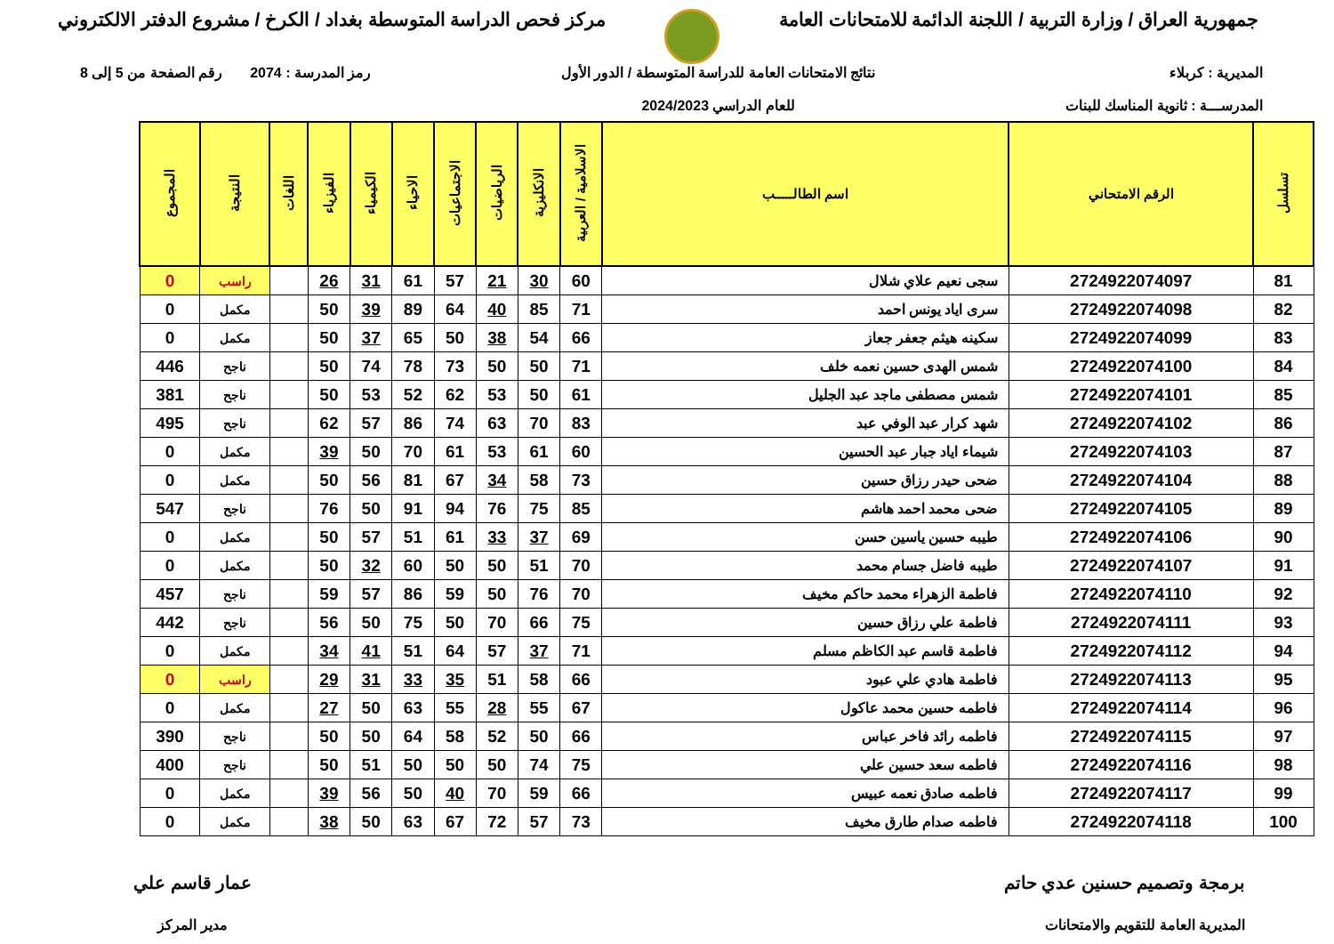جمهورية العراق / وزارة التربية / اللجنة الدائمة للامتحانات العامة
مركز فحص الدراسة المتوسطة بغداد / الكرخ / مشروع الدفتر الالكتروني
المديرية : كربلاء
المدرســـة : ثانوية المناسك للبنات
نتائج الامتحانات العامة للدراسة المتوسطة / الدور الأول
للعام الدراسي 2024/2023
رمز المدرسة : 2074 رقم الصفحة من 5 إلى 8
| تسلسل | الرقم الامتحاني | اسم الطالـــــب | الاسلامية / العربية | الانكليزية | الرياضيات | الاجتماعيات | الاحياء | الكيمياء | الفيزياء | اللغات | النتيجة | المجموع |
| --- | --- | --- | --- | --- | --- | --- | --- | --- | --- | --- | --- | --- |
| 81 | 2724922074097 | سجى نعيم علاي شلال | 60 | 30 | 21 | 57 | 61 | 31 | 26 | | راسب | 0 |
| 82 | 2724922074098 | سرى اياد يونس احمد | 71 | 85 | 40 | 64 | 89 | 39 | 50 | | مكمل | 0 |
| 83 | 2724922074099 | سكينه هيثم جعفر جعاز | 66 | 54 | 38 | 50 | 65 | 37 | 50 | | مكمل | 0 |
| 84 | 2724922074100 | شمس الهدى حسين نعمه خلف | 71 | 50 | 50 | 73 | 78 | 74 | 50 | | ناجح | 446 |
| 85 | 2724922074101 | شمس مصطفى ماجد عبد الجليل | 61 | 50 | 53 | 62 | 52 | 53 | 50 | | ناجح | 381 |
| 86 | 2724922074102 | شهد كرار عبد الوفي عبد | 83 | 70 | 63 | 74 | 86 | 57 | 62 | | ناجح | 495 |
| 87 | 2724922074103 | شيماء اياد جبار عبد الحسين | 60 | 61 | 53 | 61 | 70 | 50 | 39 | | مكمل | 0 |
| 88 | 2724922074104 | ضحى حيدر رزاق حسين | 73 | 58 | 34 | 67 | 81 | 56 | 50 | | مكمل | 0 |
| 89 | 2724922074105 | ضحى محمد احمد هاشم | 85 | 75 | 76 | 94 | 91 | 50 | 76 | | ناجح | 547 |
| 90 | 2724922074106 | طيبه حسين ياسين حسن | 69 | 37 | 33 | 61 | 51 | 57 | 50 | | مكمل | 0 |
| 91 | 2724922074107 | طيبه فاضل جسام محمد | 70 | 51 | 50 | 50 | 60 | 32 | 50 | | مكمل | 0 |
| 92 | 2724922074110 | فاطمة الزهراء محمد حاكم مخيف | 70 | 76 | 50 | 59 | 86 | 57 | 59 | | ناجح | 457 |
| 93 | 2724922074111 | فاطمة علي رزاق حسين | 75 | 66 | 70 | 50 | 75 | 50 | 56 | | ناجح | 442 |
| 94 | 2724922074112 | فاطمة قاسم عبد الكاظم مسلم | 71 | 37 | 57 | 64 | 51 | 41 | 34 | | مكمل | 0 |
| 95 | 2724922074113 | فاطمة هادي علي عبود | 66 | 58 | 51 | 35 | 33 | 31 | 29 | | راسب | 0 |
| 96 | 2724922074114 | فاطمه حسين محمد عاكول | 67 | 55 | 28 | 55 | 63 | 50 | 27 | | مكمل | 0 |
| 97 | 2724922074115 | فاطمه رائد فاخر عباس | 66 | 50 | 52 | 58 | 64 | 50 | 50 | | ناجح | 390 |
| 98 | 2724922074116 | فاطمه سعد حسين علي | 75 | 74 | 50 | 50 | 50 | 51 | 50 | | ناجح | 400 |
| 99 | 2724922074117 | فاطمه صادق نعمه عبيس | 66 | 59 | 70 | 40 | 50 | 56 | 39 | | مكمل | 0 |
| 100 | 2724922074118 | فاطمه صدام طارق مخيف | 73 | 57 | 72 | 67 | 63 | 50 | 38 | | مكمل | 0 |
برمجة وتصميم حسنين عدي حاتم
المديرية العامة للتقويم والامتحانات
عمار قاسم علي
مدير المركز